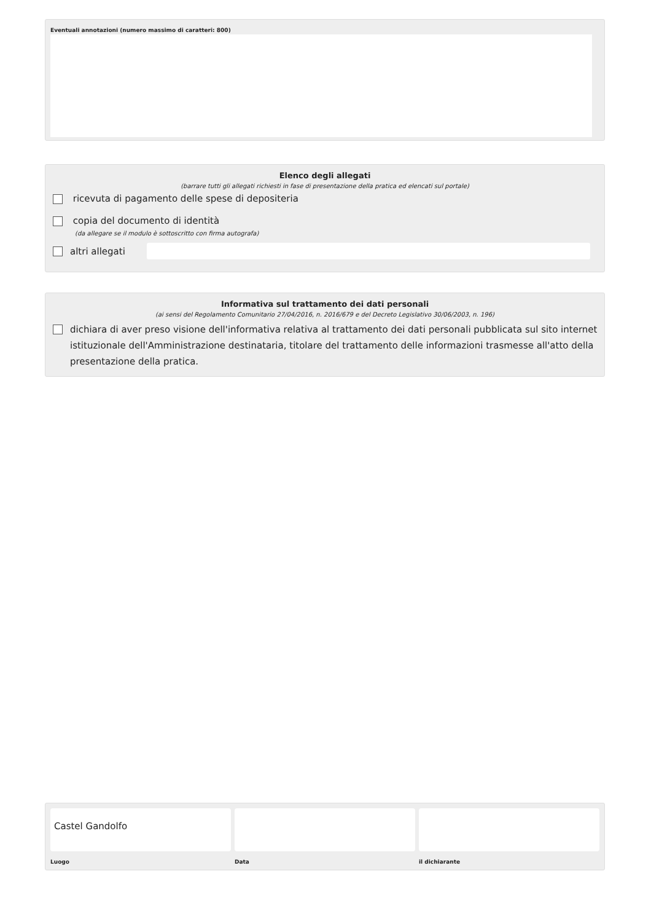Eventuali annotazioni (numero massimo di caratteri: 800)
Elenco degli allegati
(barrare tutti gli allegati richiesti in fase di presentazione della pratica ed elencati sul portale)
ricevuta di pagamento delle spese di depositeria
copia del documento di identità
(da allegare se il modulo è sottoscritto con firma autografa)
altri allegati
Informativa sul trattamento dei dati personali
(ai sensi del Regolamento Comunitario 27/04/2016, n. 2016/679 e del Decreto Legislativo 30/06/2003, n. 196)
dichiara di aver preso visione dell'informativa relativa al trattamento dei dati personali pubblicata sul sito internet istituzionale dell'Amministrazione destinataria, titolare del trattamento delle informazioni trasmesse all'atto della presentazione della pratica.
Castel Gandolfo
Luogo
Data il dichiarante